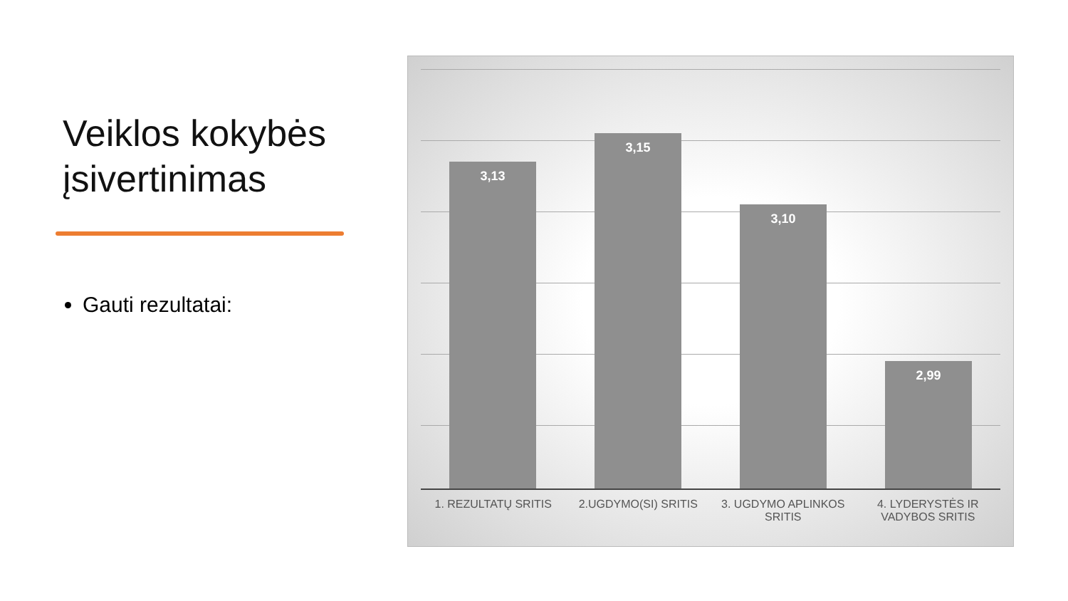Veiklos kokybės įsivertinimas
Gauti rezultatai:
3,13 3,15 3,10 2,99
1. REZULTATŲ SRITIS 2.UGDYMO(SI) SRITIS 3. UGDYMO APLINKOS SRITIS 4. LYDERYSTĖS IR VADYBOS SRITIS